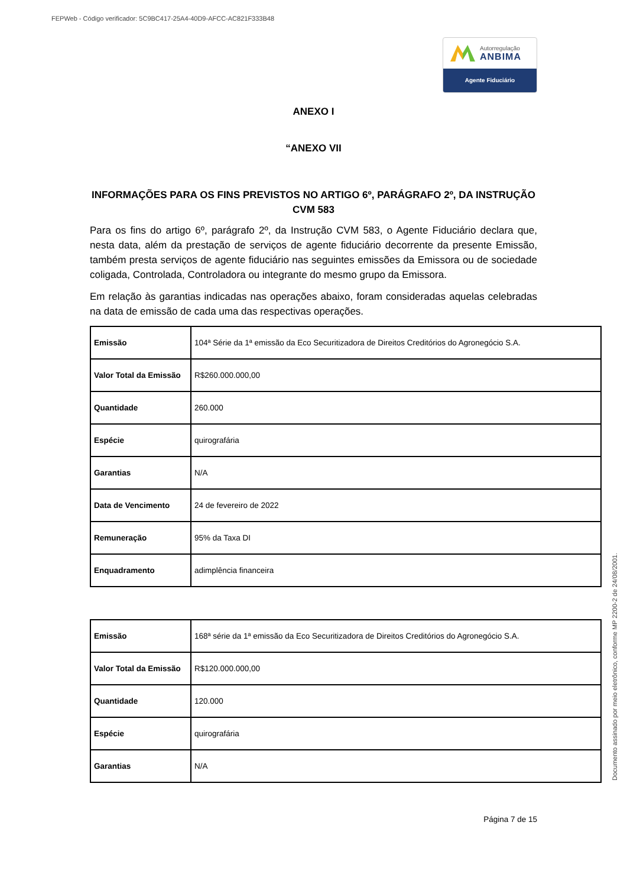FEPWeb - Código verificador: 5C9BC417-25A4-40D9-AFCC-AC821F333B48
Autorregulação
ANBIMA
Agente Fiduciário
ANEXO I
“ANEXO VII
INFORMAÇÕES PARA OS FINS PREVISTOS NO ARTIGO 6º, PARÁGRAFO 2º, DA INSTRUÇÃO CVM 583
Para os fins do artigo 6º, parágrafo 2º, da Instrução CVM 583, o Agente Fiduciário declara que, nesta data, além da prestação de serviços de agente fiduciário decorrente da presente Emissão, também presta serviços de agente fiduciário nas seguintes emissões da Emissora ou de sociedade coligada, Controlada, Controladora ou integrante do mesmo grupo da Emissora.
Em relação às garantias indicadas nas operações abaixo, foram consideradas aquelas celebradas na data de emissão de cada uma das respectivas operações.
| Emissão | 104ª Série da 1ª emissão da Eco Securitizadora de Direitos Creditórios do Agronegócio S.A. |
| Valor Total da Emissão | R$260.000.000,00 |
| Quantidade | 260.000 |
| Espécie | quirografária |
| Garantias | N/A |
| Data de Vencimento | 24 de fevereiro de 2022 |
| Remuneração | 95% da Taxa DI |
| Enquadramento | adimplência financeira |
| Emissão | 168ª série da 1ª emissão da Eco Securitizadora de Direitos Creditórios do Agronegócio S.A. |
| Valor Total da Emissão | R$120.000.000,00 |
| Quantidade | 120.000 |
| Espécie | quirografária |
| Garantias | N/A |
Página 7 de 15
Documento assinado por meio eletrônico, conforme MP 2200-2 de 24/08/2001.